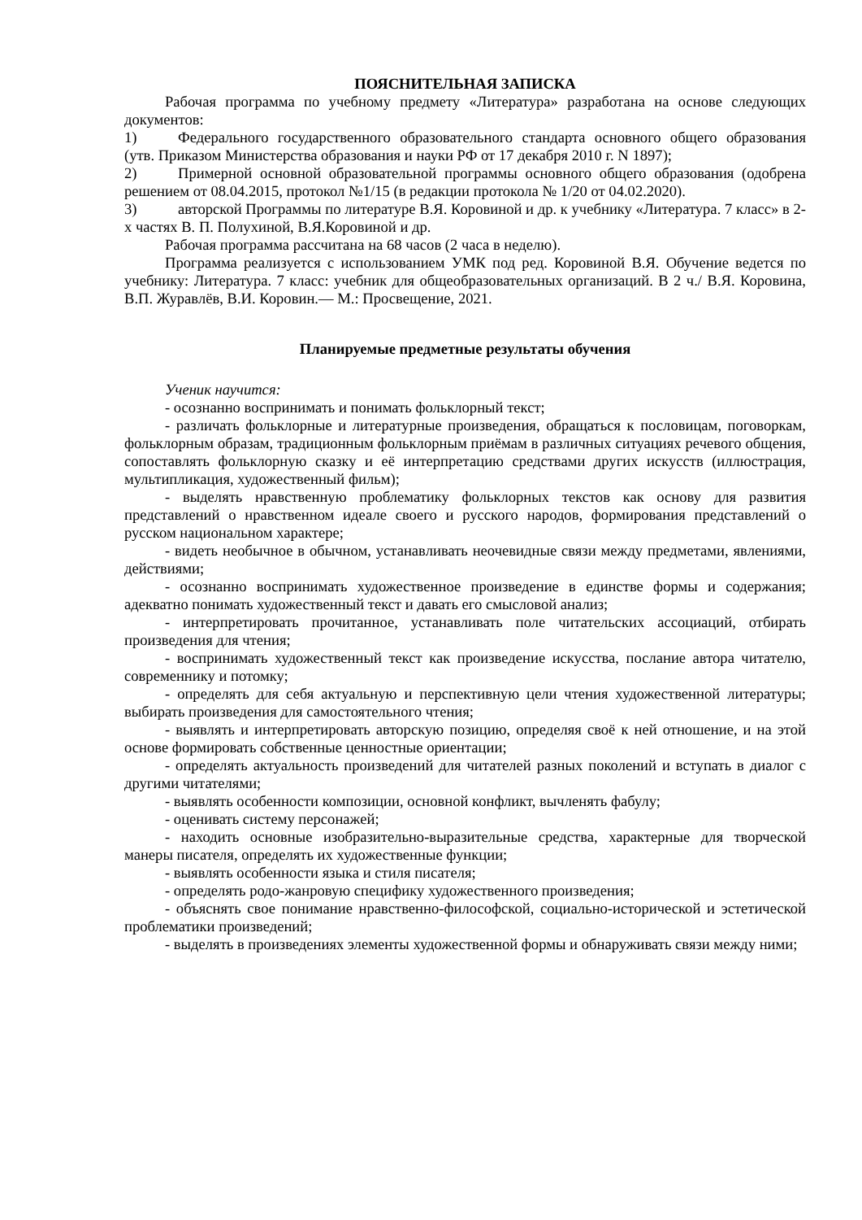ПОЯСНИТЕЛЬНАЯ ЗАПИСКА
Рабочая программа по учебному предмету «Литература» разработана на основе следующих документов:
1) Федерального государственного образовательного стандарта основного общего образования (утв. Приказом Министерства образования и науки РФ от 17 декабря 2010 г. N 1897);
2) Примерной основной образовательной программы основного общего образования (одобрена решением от 08.04.2015, протокол №1/15 (в редакции протокола № 1/20 от 04.02.2020).
3) авторской Программы по литературе В.Я. Коровиной и др. к учебнику «Литература. 7 класс» в 2-х частях В. П. Полухиной, В.Я.Коровиной и др.
Рабочая программа рассчитана на 68 часов (2 часа в неделю).
Программа реализуется с использованием УМК под ред. Коровиной В.Я. Обучение ведется по учебнику: Литература. 7 класс: учебник для общеобразовательных организаций. В 2 ч./ В.Я. Коровина, В.П. Журавлёв, В.И. Коровин.— М.: Просвещение, 2021.
Планируемые предметные результаты обучения
Ученик научится:
- осознанно воспринимать и понимать фольклорный текст;
- различать фольклорные и литературные произведения, обращаться к пословицам, поговоркам, фольклорным образам, традиционным фольклорным приёмам в различных ситуациях речевого общения, сопоставлять фольклорную сказку и её интерпретацию средствами других искусств (иллюстрация, мультипликация, художественный фильм);
- выделять нравственную проблематику фольклорных текстов как основу для развития представлений о нравственном идеале своего и русского народов, формирования представлений о русском национальном характере;
- видеть необычное в обычном, устанавливать неочевидные связи между предметами, явлениями, действиями;
- осознанно воспринимать художественное произведение в единстве формы и содержания; адекватно понимать художественный текст и давать его смысловой анализ;
- интерпретировать прочитанное, устанавливать поле читательских ассоциаций, отбирать произведения для чтения;
- воспринимать художественный текст как произведение искусства, послание автора читателю, современнику и потомку;
- определять для себя актуальную и перспективную цели чтения художественной литературы; выбирать произведения для самостоятельного чтения;
- выявлять и интерпретировать авторскую позицию, определяя своё к ней отношение, и на этой основе формировать собственные ценностные ориентации;
- определять актуальность произведений для читателей разных поколений и вступать в диалог с другими читателями;
- выявлять особенности композиции, основной конфликт, вычленять фабулу;
- оценивать систему персонажей;
- находить основные изобразительно-выразительные средства, характерные для творческой манеры писателя, определять их художественные функции;
- выявлять особенности языка и стиля писателя;
- определять родо-жанровую специфику художественного произведения;
- объяснять свое понимание нравственно-философской, социально-исторической и эстетической проблематики произведений;
- выделять в произведениях элементы художественной формы и обнаруживать связи между ними;